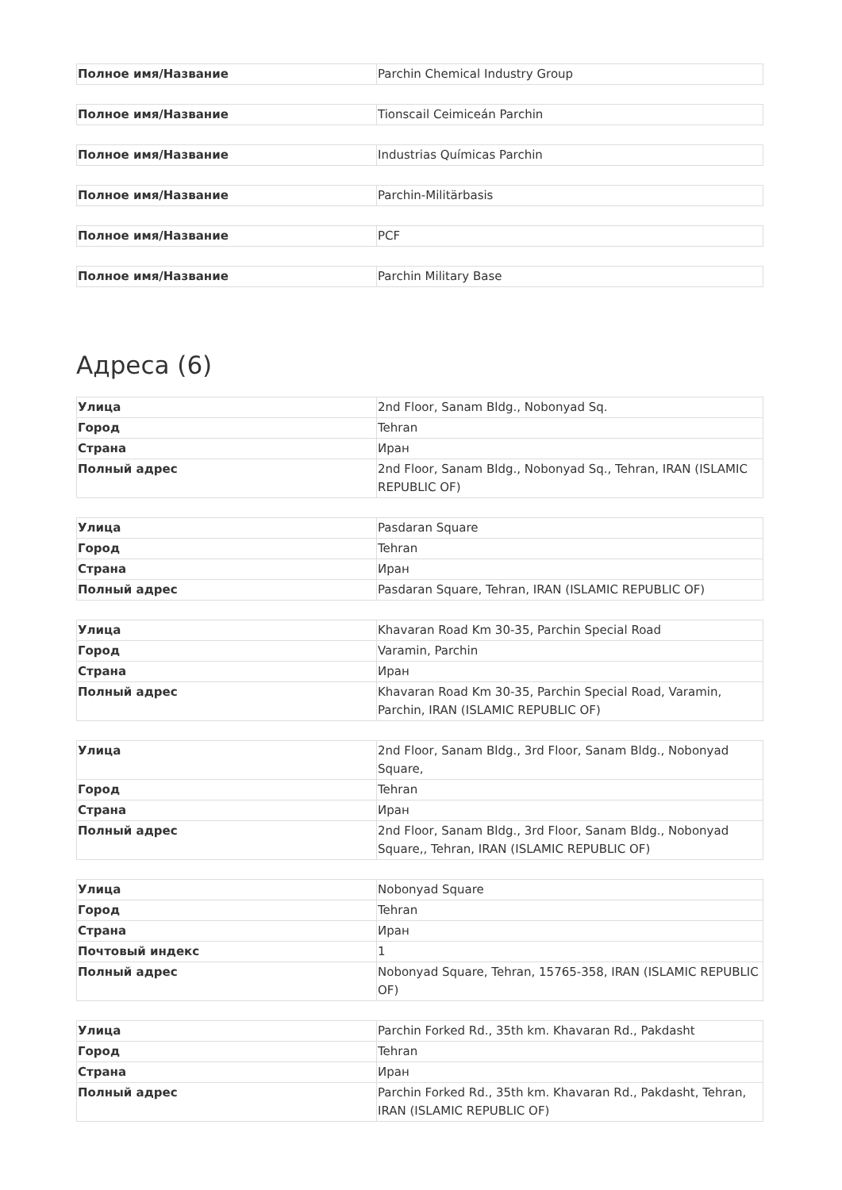| Полное имя/Название | Parchin Chemical Industry Group |
| Полное имя/Название | Tionscail Ceimiceán Parchin |
| Полное имя/Название | Industrias Químicas Parchin |
| Полное имя/Название | Parchin-Militärbasis |
| Полное имя/Название | PCF |
| Полное имя/Название | Parchin Military Base |
Адреса (6)
| Улица | 2nd Floor, Sanam Bldg., Nobonyad Sq. |
| Город | Tehran |
| Страна | Иран |
| Полный адрес | 2nd Floor, Sanam Bldg., Nobonyad Sq., Tehran, IRAN (ISLAMIC REPUBLIC OF) |
| Улица | Pasdaran Square |
| Город | Tehran |
| Страна | Иран |
| Полный адрес | Pasdaran Square, Tehran, IRAN (ISLAMIC REPUBLIC OF) |
| Улица | Khavaran Road Km 30-35, Parchin Special Road |
| Город | Varamin, Parchin |
| Страна | Иран |
| Полный адрес | Khavaran Road Km 30-35, Parchin Special Road, Varamin, Parchin, IRAN (ISLAMIC REPUBLIC OF) |
| Улица | 2nd Floor, Sanam Bldg., 3rd Floor, Sanam Bldg., Nobonyad Square, |
| Город | Tehran |
| Страна | Иран |
| Полный адрес | 2nd Floor, Sanam Bldg., 3rd Floor, Sanam Bldg., Nobonyad Square,, Tehran, IRAN (ISLAMIC REPUBLIC OF) |
| Улица | Nobonyad Square |
| Город | Tehran |
| Страна | Иран |
| Почтовый индекс | 1 |
| Полный адрес | Nobonyad Square, Tehran, 15765-358, IRAN (ISLAMIC REPUBLIC OF) |
| Улица | Parchin Forked Rd., 35th km. Khavaran Rd., Pakdasht |
| Город | Tehran |
| Страна | Иран |
| Полный адрес | Parchin Forked Rd., 35th km. Khavaran Rd., Pakdasht, Tehran, IRAN (ISLAMIC REPUBLIC OF) |